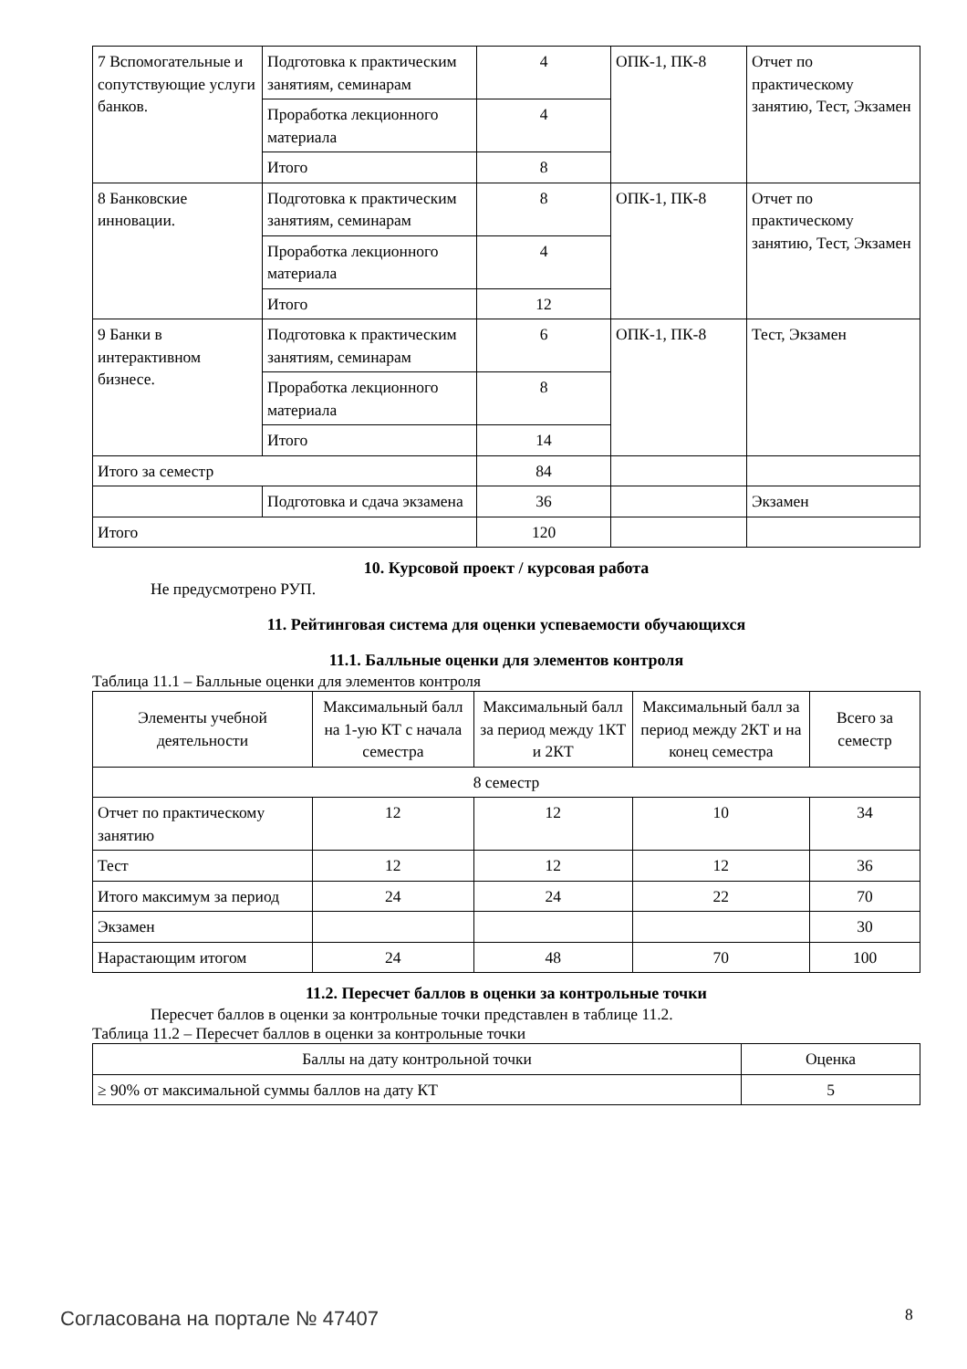| 7 Вспомогательные и сопутствующие услуги банков. | Подготовка к практическим занятиям, семинарам | 4 | ОПК-1, ПК-8 | Отчет по практическому занятию, Тест, Экзамен |
| | Проработка лекционного материала | 4 | | |
| | Итого | 8 | | |
| 8 Банковские инновации. | Подготовка к практическим занятиям, семинарам | 8 | ОПК-1, ПК-8 | Отчет по практическому занятию, Тест, Экзамен |
| | Проработка лекционного материала | 4 | | |
| | Итого | 12 | | |
| 9 Банки в интерактивном бизнесе. | Подготовка к практическим занятиям, семинарам | 6 | ОПК-1, ПК-8 | Тест, Экзамен |
| | Проработка лекционного материала | 8 | | |
| | Итого | 14 | | |
| Итого за семестр | | 84 | | |
| | Подготовка и сдача экзамена | 36 | | Экзамен |
| Итого | | 120 | | |
10. Курсовой проект / курсовая работа
Не предусмотрено РУП.
11. Рейтинговая система для оценки успеваемости обучающихся
11.1. Балльные оценки для элементов контроля
Таблица 11.1 – Балльные оценки для элементов контроля
| Элементы учебной деятельности | Максимальный балл на 1-ую КТ с начала семестра | Максимальный балл за период между 1КТ и 2КТ | Максимальный балл за период между 2КТ и на конец семестра | Всего за семестр |
| --- | --- | --- | --- | --- |
| 8 семестр | | | | |
| Отчет по практическому занятию | 12 | 12 | 10 | 34 |
| Тест | 12 | 12 | 12 | 36 |
| Итого максимум за период | 24 | 24 | 22 | 70 |
| Экзамен | | | | 30 |
| Нарастающим итогом | 24 | 48 | 70 | 100 |
11.2. Пересчет баллов в оценки за контрольные точки
Пересчет баллов в оценки за контрольные точки представлен в таблице 11.2.
Таблица 11.2 – Пересчет баллов в оценки за контрольные точки
| Баллы на дату контрольной точки | Оценка |
| ≥ 90% от максимальной суммы баллов на дату КТ | 5 |
Согласована на портале № 47407 8